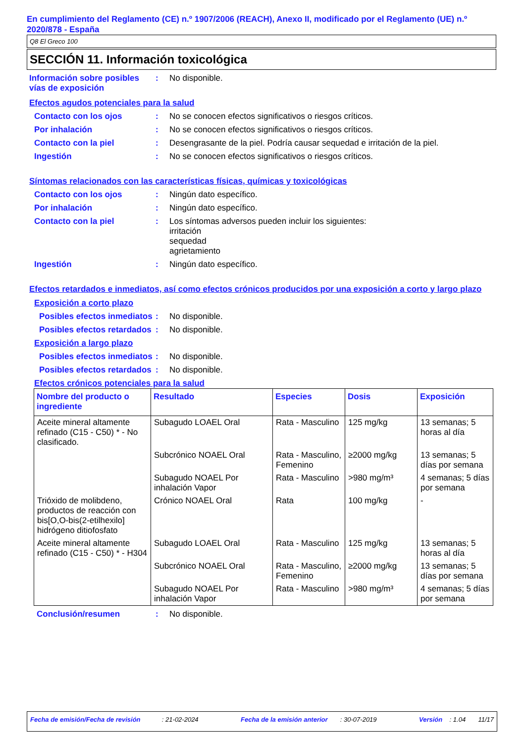En cumplimiento del Reglamento (CE) n.º 1907/2006 (REACH), Anexo II, modificado por el Reglamento (UE) n.º 2020/878 - España
Q8 El Greco 100
SECCIÓN 11. Información toxicológica
Información sobre posibles vías de exposición
: No disponible.
Efectos agudos potenciales para la salud
Contacto con los ojos : No se conocen efectos significativos o riesgos críticos.
Por inhalación : No se conocen efectos significativos o riesgos críticos.
Contacto con la piel : Desengrasante de la piel. Podría causar sequedad e irritación de la piel.
Ingestión : No se conocen efectos significativos o riesgos críticos.
Síntomas relacionados con las características físicas, químicas y toxicológicas
Contacto con los ojos : Ningún dato específico.
Por inhalación : Ningún dato específico.
Contacto con la piel : Los síntomas adversos pueden incluir los siguientes:
irritación
sequedad
agrietamiento
Ingestión : Ningún dato específico.
Efectos retardados e inmediatos, así como efectos crónicos producidos por una exposición a corto y largo plazo
Exposición a corto plazo
Posibles efectos inmediatos
: No disponible.
Posibles efectos retardados
: No disponible.
Exposición a largo plazo
Posibles efectos inmediatos
: No disponible.
Posibles efectos retardados
: No disponible.
Efectos crónicos potenciales para la salud
| Nombre del producto o ingrediente | Resultado | Especies | Dosis | Exposición |
| --- | --- | --- | --- | --- |
| Aceite mineral altamente refinado (C15 - C50) * - No clasificado. | Subagudo LOAEL Oral | Rata - Masculino | 125 mg/kg | 13 semanas; 5 horas al día |
| | Subcrónico NOAEL Oral | Rata - Masculino, Femenino | ≥2000 mg/kg | 13 semanas; 5 días por semana |
| | Subagudo NOAEL Por inhalación Vapor | Rata - Masculino | >980 mg/m³ | 4 semanas; 5 días por semana |
| Trióxido de molibdeno, productos de reacción con bis[O,O-bis(2-etilhexilo] hidrógeno ditiofosfato | Crónico NOAEL Oral | Rata | 100 mg/kg | - |
| Aceite mineral altamente refinado (C15 - C50) * - H304 | Subagudo LOAEL Oral | Rata - Masculino | 125 mg/kg | 13 semanas; 5 horas al día |
| | Subcrónico NOAEL Oral | Rata - Masculino, Femenino | ≥2000 mg/kg | 13 semanas; 5 días por semana |
| | Subagudo NOAEL Por inhalación Vapor | Rata - Masculino | >980 mg/m³ | 4 semanas; 5 días por semana |
Conclusión/resumen : No disponible.
Fecha de emisión/Fecha de revisión : 21-02-2024 Fecha de la emisión anterior : 30-07-2019 Versión : 1.04 11/17